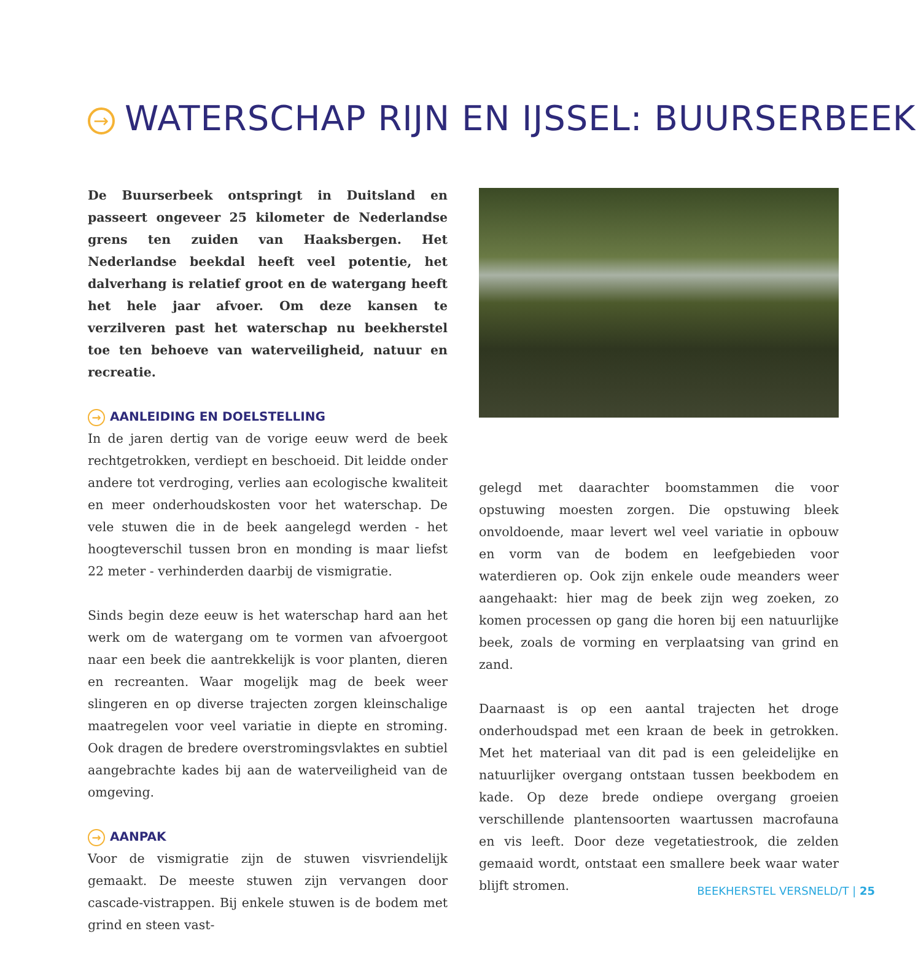→ WATERSCHAP RIJN EN IJSSEL: BUURSERBEEK
De Buurserbeek ontspringt in Duitsland en passeert ongeveer 25 kilometer de Nederlandse grens ten zuiden van Haaksbergen. Het Nederlandse beekdal heeft veel potentie, het dalverhang is relatief groot en de watergang heeft het hele jaar afvoer. Om deze kansen te verzilveren past het waterschap nu beekherstel toe ten behoeve van waterveiligheid, natuur en recreatie.
→ AANLEIDING EN DOELSTELLING
In de jaren dertig van de vorige eeuw werd de beek rechtgetrokken, verdiept en beschoeid. Dit leidde onder andere tot verdroging, verlies aan ecologische kwaliteit en meer onderhoudskosten voor het waterschap. De vele stuwen die in de beek aangelegd werden - het hoogteverschil tussen bron en monding is maar liefst 22 meter - verhinderden daarbij de vismigratie.
Sinds begin deze eeuw is het waterschap hard aan het werk om de watergang om te vormen van afvoergoot naar een beek die aantrekkelijk is voor planten, dieren en recreanten. Waar mogelijk mag de beek weer slingeren en op diverse trajecten zorgen kleinschalige maatregelen voor veel variatie in diepte en stroming. Ook dragen de bredere overstromingsvlaktes en subtiel aangebrachte kades bij aan de waterveiligheid van de omgeving.
→ AANPAK
Voor de vismigratie zijn de stuwen visvriendelijk gemaakt. De meeste stuwen zijn vervangen door cascade-vistrappen. Bij enkele stuwen is de bodem met grind en steen vast-
gelegd met daarachter boomstammen die voor opstuwing moesten zorgen. Die opstuwing bleek onvoldoende, maar levert wel veel variatie in opbouw en vorm van de bodem en leefgebieden voor waterdieren op. Ook zijn enkele oude meanders weer aangehaakt: hier mag de beek zijn weg zoeken, zo komen processen op gang die horen bij een natuurlijke beek, zoals de vorming en verplaatsing van grind en zand.
Daarnaast is op een aantal trajecten het droge onderhoudspad met een kraan de beek in getrokken. Met het materiaal van dit pad is een geleidelijke en natuurlijker overgang ontstaan tussen beekbodem en kade. Op deze brede ondiepe overgang groeien verschillende plantensoorten waartussen macrofauna en vis leeft. Door deze vegetatiestrook, die zelden gemaaid wordt, ontstaat een smallere beek waar water blijft stromen.
BEEKHERSTEL VERSNELD/T | 25